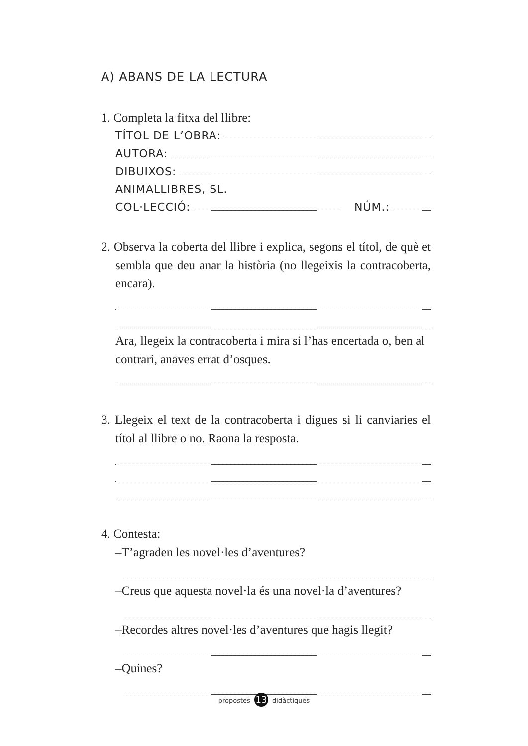A) ABANS DE LA LECTURA
1. Completa la fitxa del llibre:
TÍTOL DE L’OBRA:
AUTORA:
DIBUIXOS:
ANIMALLIBRES, SL.
COL·LECCIÓ: NÚM.:
2. Observa la coberta del llibre i explica, segons el títol, de què et sembla que deu anar la història (no llegeixis la contracoberta, encara).
Ara, llegeix la contracoberta i mira si l’has encertada o, ben al contrari, anaves errat d’osques.
3. Llegeix el text de la contracoberta i digues si li canviaries el títol al llibre o no. Raona la resposta.
4. Contesta:
–T’agraden les novel·les d’aventures?
–Creus que aquesta novel·la és una novel·la d’aventures?
–Recordes altres novel·les d’aventures que hagis llegit?
–Quines?
propostes 13 didàctiques